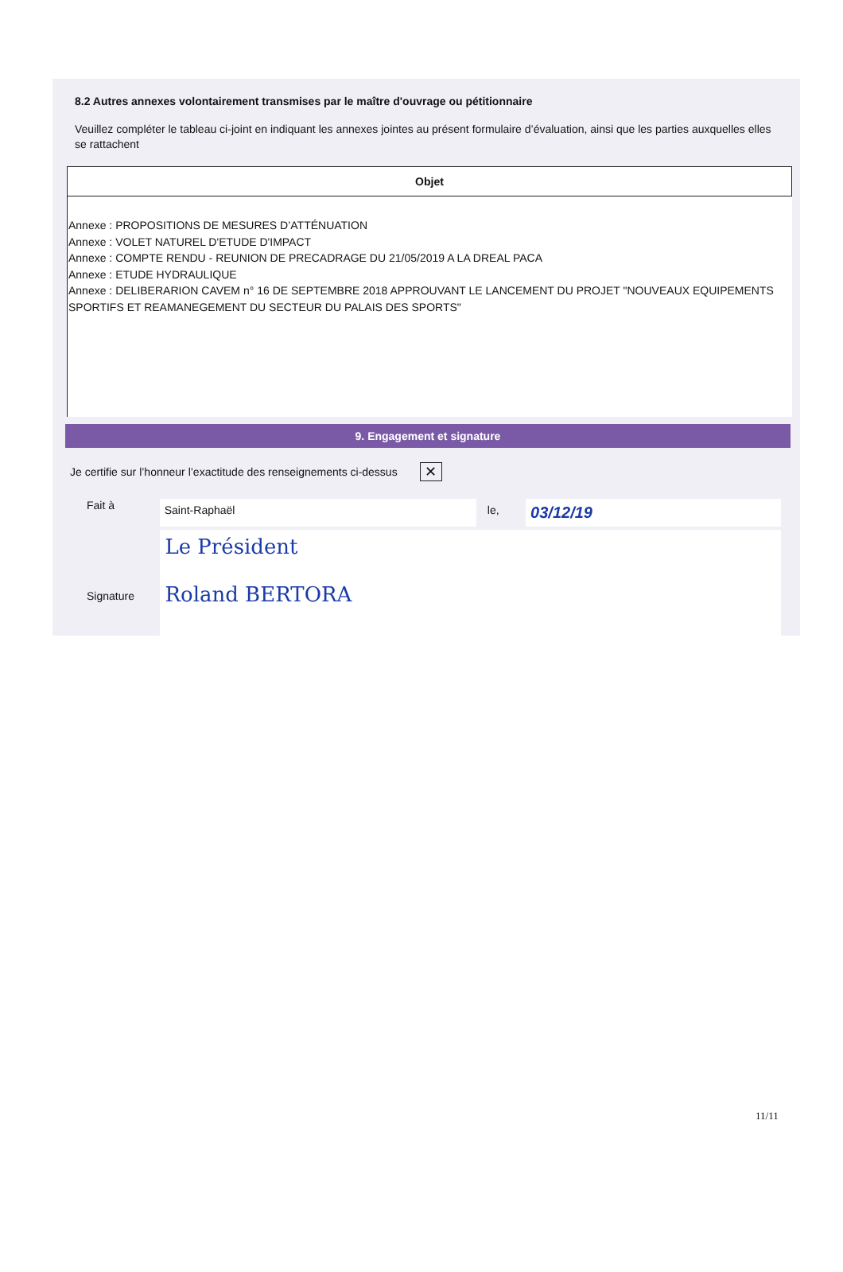8.2 Autres annexes volontairement transmises par le maître d'ouvrage ou pétitionnaire
Veuillez compléter le tableau ci-joint en indiquant les annexes jointes au présent formulaire d’évaluation, ainsi que les parties auxquelles elles se rattachent
| Objet |
| --- |
| Annexe : PROPOSITIONS DE MESURES D’ATTÉNUATION Annexe : VOLET NATUREL D'ETUDE D'IMPACT Annexe : COMPTE RENDU - REUNION DE PRECADRAGE DU 21/05/2019 A LA DREAL PACA Annexe : ETUDE HYDRAULIQUE Annexe : DELIBERARION CAVEM n° 16 DE SEPTEMBRE 2018 APPROUVANT LE LANCEMENT DU PROJET "NOUVEAUX EQUIPEMENTS SPORTIFS ET REAMANEGEMENT DU SECTEUR DU PALAIS DES SPORTS" |
9. Engagement et signature
Je certifie sur l’honneur l’exactitude des renseignements ci-dessus
✕
Fait à
Saint-Raphaël le,
03/12/19
Signature
Le Président
Roland BERTORA
11/11